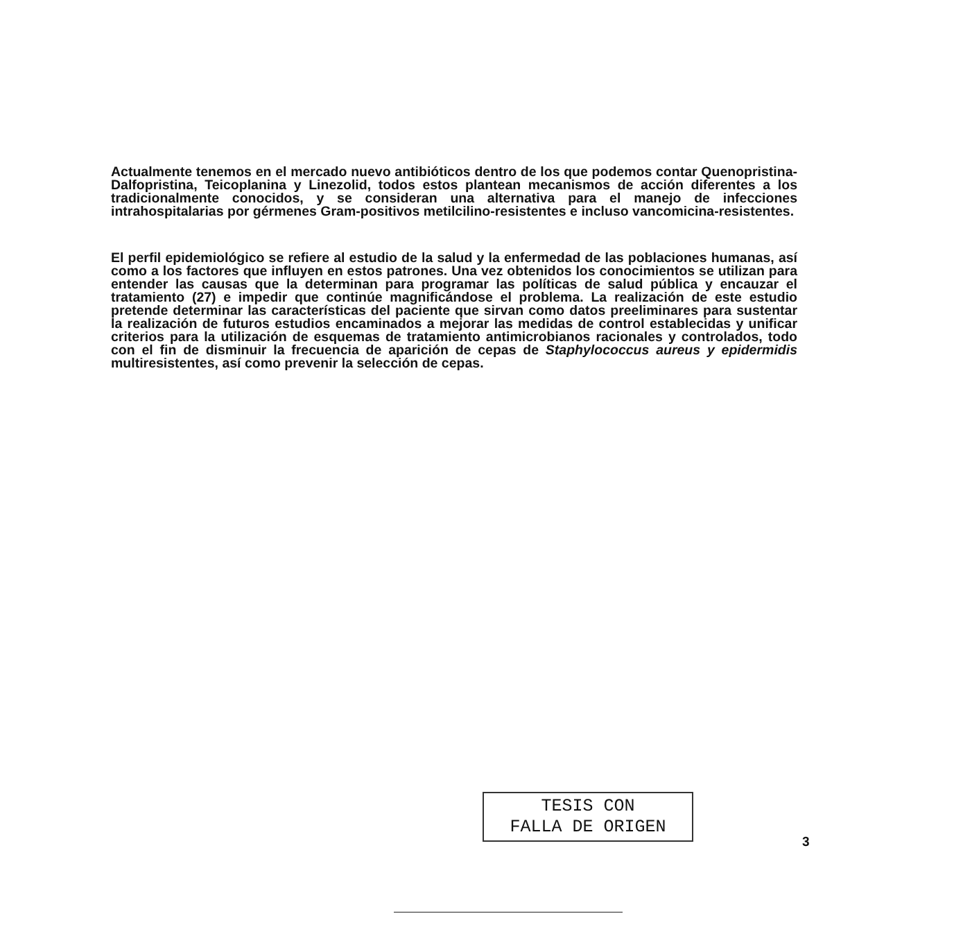Actualmente tenemos en el mercado nuevo antibióticos dentro de los que podemos contar Quenopristina-Dalfopristina, Teicoplanina y Linezolid, todos estos plantean mecanismos de acción diferentes a los tradicionalmente conocidos, y se consideran una alternativa para el manejo de infecciones intrahospitalarias por gérmenes Gram-positivos metilcilino-resistentes e incluso vancomicina-resistentes.
El perfil epidemiológico se refiere al estudio de la salud y la enfermedad de las poblaciones humanas, así como a los factores que influyen en estos patrones. Una vez obtenidos los conocimientos se utilizan para entender las causas que la determinan para programar las políticas de salud pública y encauzar el tratamiento (27) e impedir que continúe magnificándose el problema. La realización de este estudio pretende determinar las características del paciente que sirvan como datos preeliminares para sustentar la realización de futuros estudios encaminados a mejorar las medidas de control establecidas y unificar criterios para la utilización de esquemas de tratamiento antimicrobianos racionales y controlados, todo con el fin de disminuir la frecuencia de aparición de cepas de Staphylococcus aureus y epidermidis multiresistentes, así como prevenir la selección de cepas.
TESIS CON
FALLA DE ORIGEN
3